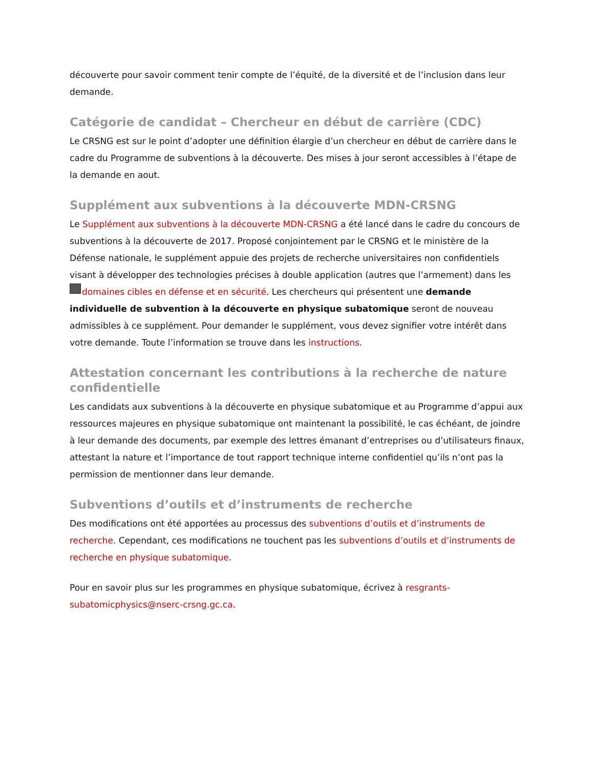découverte pour savoir comment tenir compte de l’équité, de la diversité et de l’inclusion dans leur demande.
Catégorie de candidat – Chercheur en début de carrière (CDC)
Le CRSNG est sur le point d’adopter une définition élargie d’un chercheur en début de carrière dans le cadre du Programme de subventions à la découverte. Des mises à jour seront accessibles à l’étape de la demande en aout.
Supplément aux subventions à la découverte MDN-CRSNG
Le Supplément aux subventions à la découverte MDN-CRSNG a été lancé dans le cadre du concours de subventions à la découverte de 2017. Proposé conjointement par le CRSNG et le ministère de la Défense nationale, le supplément appuie des projets de recherche universitaires non confidentiels visant à développer des technologies précises à double application (autres que l’armement) dans les domaines cibles en défense et en sécurité. Les chercheurs qui présentent une demande individuelle de subvention à la découverte en physique subatomique seront de nouveau admissibles à ce supplément. Pour demander le supplément, vous devez signifier votre intérêt dans votre demande. Toute l’information se trouve dans les instructions.
Attestation concernant les contributions à la recherche de nature confidentielle
Les candidats aux subventions à la découverte en physique subatomique et au Programme d’appui aux ressources majeures en physique subatomique ont maintenant la possibilité, le cas échéant, de joindre à leur demande des documents, par exemple des lettres émanant d’entreprises ou d’utilisateurs finaux, attestant la nature et l’importance de tout rapport technique interne confidentiel qu’ils n’ont pas la permission de mentionner dans leur demande.
Subventions d’outils et d’instruments de recherche
Des modifications ont été apportées au processus des subventions d’outils et d’instruments de recherche. Cependant, ces modifications ne touchent pas les subventions d’outils et d’instruments de recherche en physique subatomique.
Pour en savoir plus sur les programmes en physique subatomique, écrivez à resgrants-subatomicphysics@nserc-crsng.gc.ca.